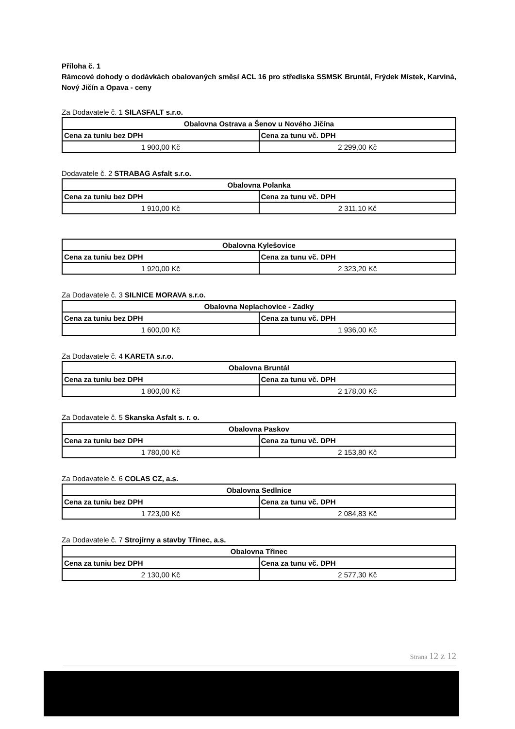Příloha č. 1
Rámcové dohody o dodávkách obalovaných směsí ACL 16 pro střediska SSMSK Bruntál, Frýdek Místek, Karviná, Nový Jičín a Opava - ceny
Za Dodavatele č. 1 SILASFALT s.r.o.
| Obalovna Ostrava a Šenov u Nového Jičína | |
| --- | --- |
| Cena za tuniu bez DPH | Cena za tunu vč. DPH |
| 1 900,00 Kč | 2 299,00 Kč |
Dodavatele č. 2 STRABAG Asfalt s.r.o.
| Obalovna Polanka | |
| --- | --- |
| Cena za tuniu bez DPH | Cena za tunu vč. DPH |
| 1 910,00 Kč | 2 311,10 Kč |
| Obalovna Kylešovice | |
| --- | --- |
| Cena za tuniu bez DPH | Cena za tunu vč. DPH |
| 1 920,00 Kč | 2 323,20 Kč |
Za Dodavatele č. 3 SILNICE MORAVA s.r.o.
| Obalovna Neplachovice - Zadky | |
| --- | --- |
| Cena za tuniu bez DPH | Cena za tunu vč. DPH |
| 1 600,00 Kč | 1 936,00 Kč |
Za Dodavatele č. 4 KARETA s.r.o.
| Obalovna Bruntál | |
| --- | --- |
| Cena za tuniu bez DPH | Cena za tunu vč. DPH |
| 1 800,00 Kč | 2 178,00 Kč |
Za Dodavatele č. 5 Skanska Asfalt s. r. o.
| Obalovna Paskov | |
| --- | --- |
| Cena za tuniu bez DPH | Cena za tunu vč. DPH |
| 1 780,00 Kč | 2 153,80 Kč |
Za Dodavatele č. 6 COLAS CZ, a.s.
| Obalovna Sedlnice | |
| --- | --- |
| Cena za tuniu bez DPH | Cena za tunu vč. DPH |
| 1 723,00 Kč | 2 084,83 Kč |
Za Dodavatele č. 7 Strojírny a stavby Třinec, a.s.
| Obalovna Třinec | |
| --- | --- |
| Cena za tuniu bez DPH | Cena za tunu vč. DPH |
| 2 130,00 Kč | 2 577,30 Kč |
Strana 12 z 12